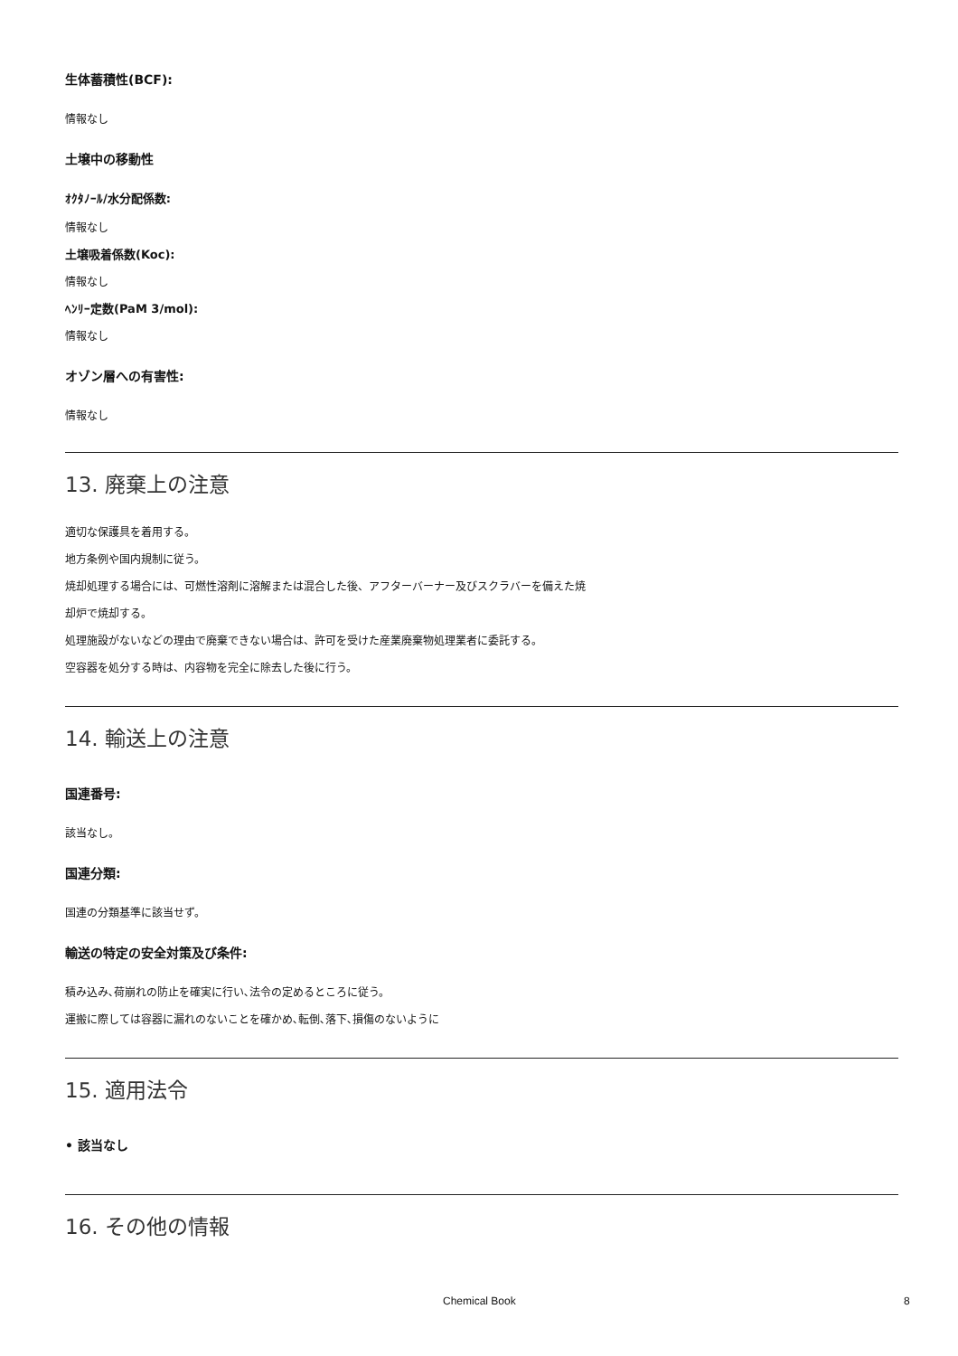生体蓄積性(BCF):
情報なし
土壌中の移動性
ｵｸﾀﾉｰﾙ/水分配係数:
情報なし
土壌吸着係数(Koc):
情報なし
ﾍﾝﾘｰ定数(PaM 3/mol):
情報なし
オゾン層への有害性:
情報なし
13. 廃棄上の注意
適切な保護具を着用する。
地方条例や国内規制に従う。
焼却処理する場合には、可燃性溶剤に溶解または混合した後、アフターバーナー及びスクラバーを備えた焼
却炉で焼却する。
処理施設がないなどの理由で廃棄できない場合は、許可を受けた産業廃棄物処理業者に委託する。
空容器を処分する時は、内容物を完全に除去した後に行う。
14. 輸送上の注意
国連番号:
該当なし。
国連分類:
国連の分類基準に該当せず。
輸送の特定の安全対策及び条件:
積み込み､荷崩れの防止を確実に行い､法令の定めるところに従う。
運搬に際しては容器に漏れのないことを確かめ､転倒､落下､損傷のないように
15. 適用法令
• 該当なし
16. その他の情報
Chemical Book 8